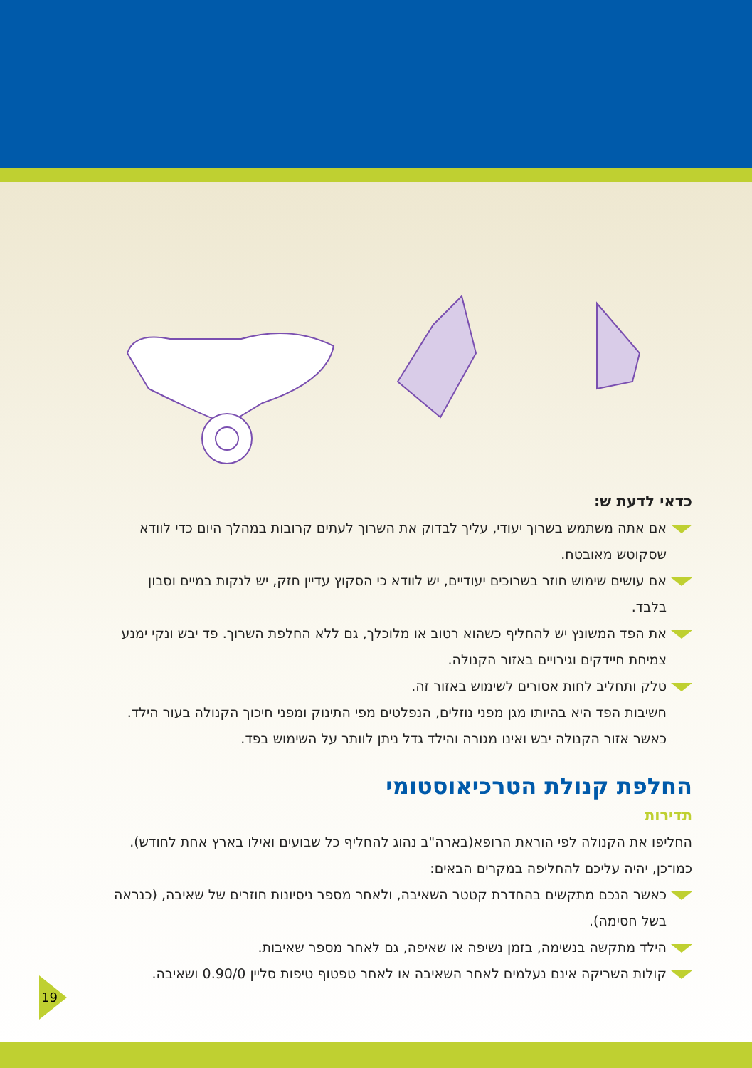כדאי לדעת ש:
אם אתה משתמש בשרוך יעודי, עליך לבדוק את השרוך לעתים קרובות במהלך היום כדי לוודא שסקוטש מאובטח.
אם עושים שימוש חוזר בשרוכים יעודיים, יש לוודא כי הסקוץ עדיין חזק, יש לנקות במיים וסבון בלבד.
את הפד המשונץ יש להחליף כשהוא רטוב או מלוכלך, גם ללא החלפת השרוך. פד יבש ונקי ימנע צמיחת חיידקים וגירויים באזור הקנולה.
טלק ותחליב לחות אסורים לשימוש באזור זה.
חשיבות הפד היא בהיותו מגן מפני נוזלים, הנפלטים מפי התינוק ומפני חיכוך הקנולה בעור הילד. כאשר אזור הקנולה יבש ואינו מגורה והילד גדל ניתן לוותר על השימוש בפד.
החלפת קנולת הטרכיאוסטומי
תדירות
החליפו את הקנולה לפי הוראת הרופא(בארה"ב נהוג להחליף כל שבועים ואילו בארץ אחת לחודש). כמו־כן, יהיה עליכם להחליפה במקרים הבאים:
כאשר הנכם מתקשים בהחדרת קטטר השאיבה, ולאחר מספר ניסיונות חוזרים של שאיבה, (כנראה בשל חסימה).
הילד מתקשה בנשימה, בזמן נשיפה או שאיפה, גם לאחר מספר שאיבות.
קולות השריקה אינם נעלמים לאחר השאיבה או לאחר טפטוף טיפות סליין 0.90/0 ושאיבה.
19